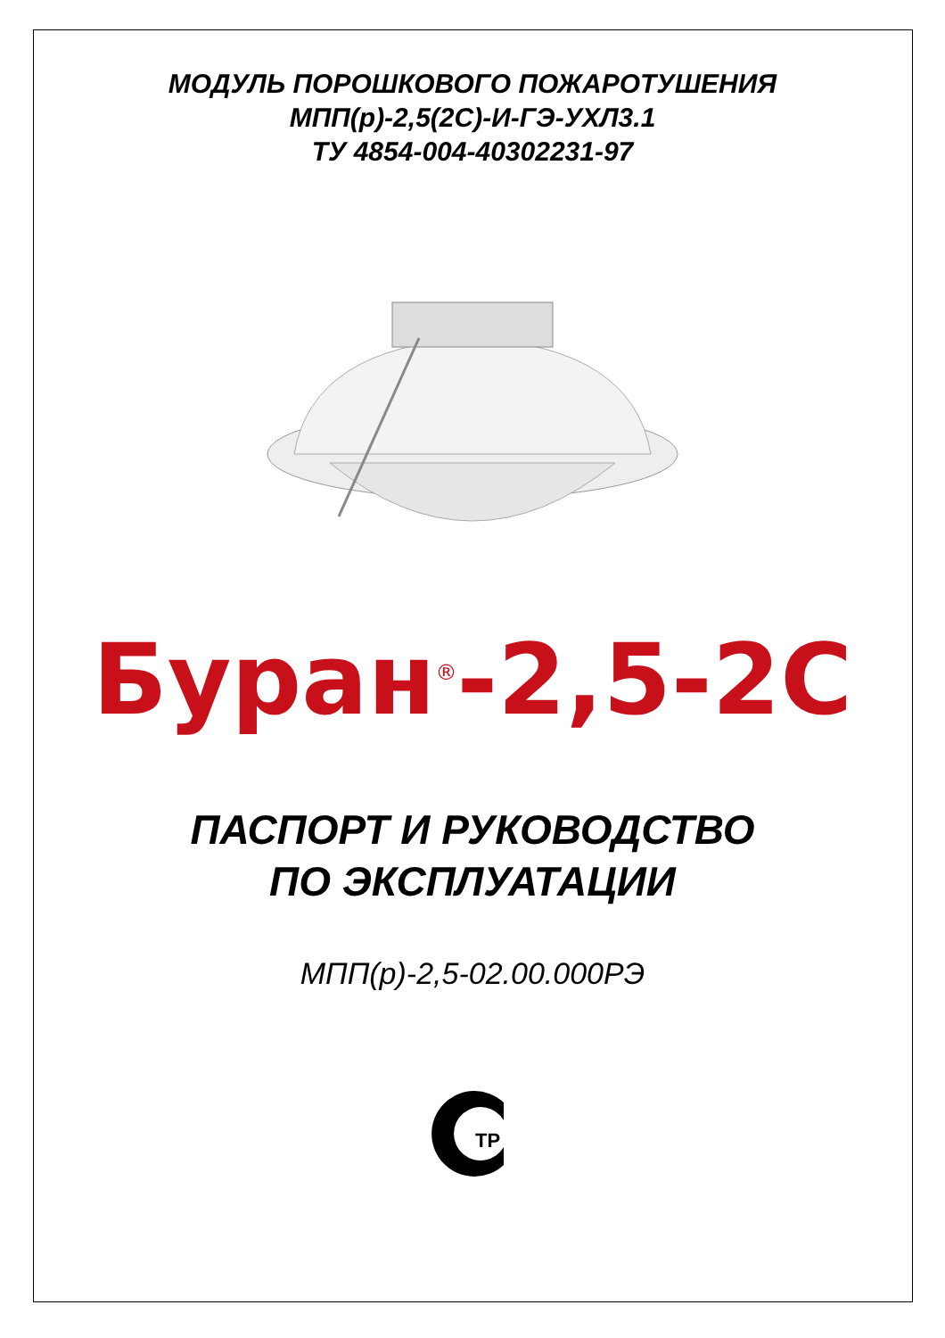МОДУЛЬ ПОРОШКОВОГО ПОЖАРОТУШЕНИЯ
МПП(р)-2,5(2С)-И-ГЭ-УХЛ3.1
ТУ 4854-004-40302231-97
Буран<sup>®</sup>-2,5-2С
ПАСПОРТ И РУКОВОДСТВО
ПО ЭКСПЛУАТАЦИИ
МПП(р)-2,5-02.00.000РЭ
ТР